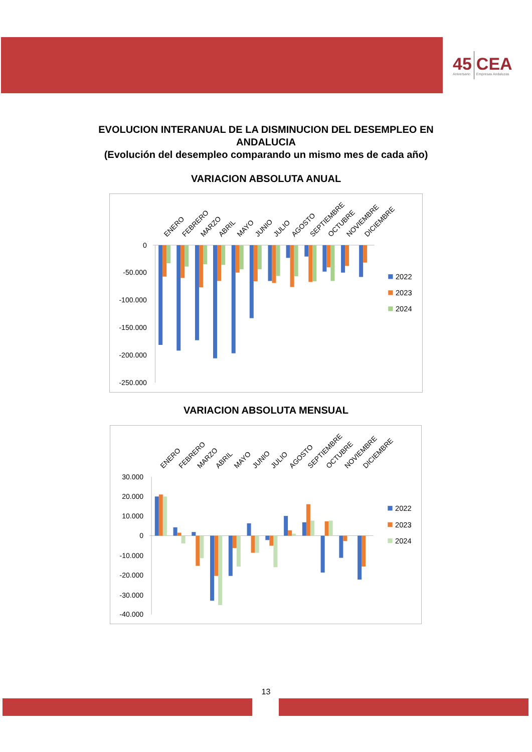45
Aniversario
CEA
Empresas Andaluzas
EVOLUCION INTERANUAL DE LA DISMINUCION DEL DESEMPLEO EN
ANDALUCIA
(Evolución del desempleo comparando un mismo mes de cada año)
VARIACION ABSOLUTA ANUAL
0
-50.000
-100.000
-150.000
-200.000
-250.000
ENERO
FEBRERO
MARZO
ABRIL
MAYO
JUNIO
JULIO
AGOSTO
SEPTIEMBRE
OCTUBRE
NOVIEMBRE
DICIEMBRE
2022
2023
2024
VARIACION ABSOLUTA MENSUAL
30.000
20.000
10.000
0
-10.000
-20.000
-30.000
-40.000
ENERO
FEBRERO
MARZO
ABRIL
MAYO
JUNIO
JULIO
AGOSTO
SEPTIEMBRE
OCTUBRE
NOVIEMBRE
DICIEMBRE
2022
2023
2024
13